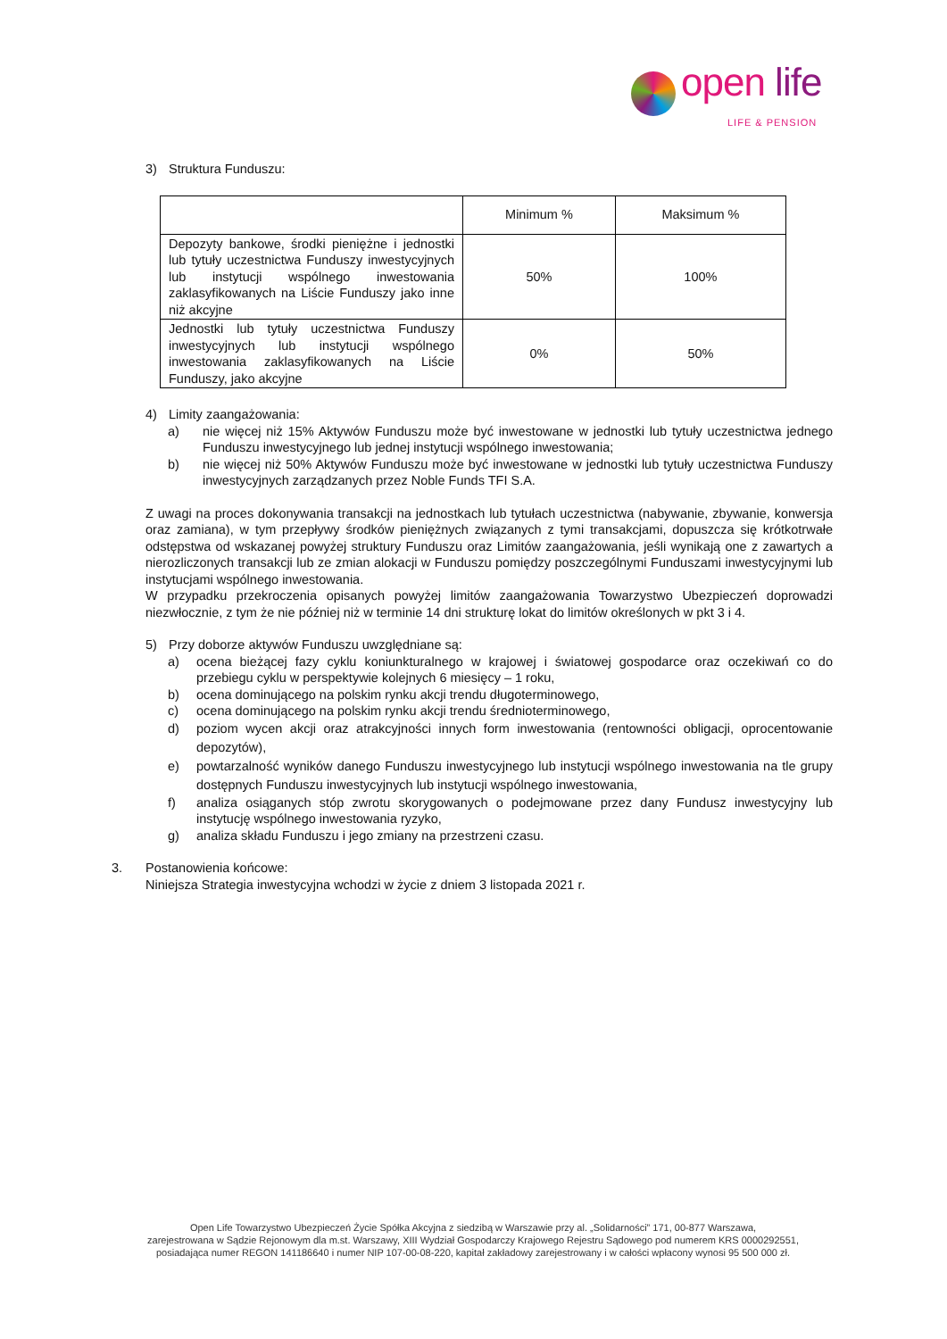open life
LIFE & PENSION
3) Struktura Funduszu:
| | Minimum % | Maksimum % |
| Depozyty bankowe, środki pieniężne i jednostki lub tytuły uczestnictwa Funduszy inwestycyjnych lub instytucji wspólnego inwestowania zaklasyfikowanych na Liście Funduszy jako inne niż akcyjne | 50% | 100% |
| Jednostki lub tytuły uczestnictwa Funduszy inwestycyjnych lub instytucji wspólnego inwestowania zaklasyfikowanych na Liście Funduszy, jako akcyjne | 0% | 50% |
4) Limity zaangażowania:
a) nie więcej niż 15% Aktywów Funduszu może być inwestowane w jednostki lub tytuły uczestnictwa jednego Funduszu inwestycyjnego lub jednej instytucji wspólnego inwestowania;
b) nie więcej niż 50% Aktywów Funduszu może być inwestowane w jednostki lub tytuły uczestnictwa Funduszy inwestycyjnych zarządzanych przez Noble Funds TFI S.A.
Z uwagi na proces dokonywania transakcji na jednostkach lub tytułach uczestnictwa (nabywanie, zbywanie, konwersja oraz zamiana), w tym przepływy środków pieniężnych związanych z tymi transakcjami, dopuszcza się krótkotrwałe odstępstwa od wskazanej powyżej struktury Funduszu oraz Limitów zaangażowania, jeśli wynikają one z zawartych a nierozliczonych transakcji lub ze zmian alokacji w Funduszu pomiędzy poszczególnymi Funduszami inwestycyjnymi lub instytucjami wspólnego inwestowania.
W przypadku przekroczenia opisanych powyżej limitów zaangażowania Towarzystwo Ubezpieczeń doprowadzi niezwłocznie, z tym że nie później niż w terminie 14 dni strukturę lokat do limitów określonych w pkt 3 i 4.
5) Przy doborze aktywów Funduszu uwzględniane są:
a) ocena bieżącej fazy cyklu koniunkturalnego w krajowej i światowej gospodarce oraz oczekiwań co do przebiegu cyklu w perspektywie kolejnych 6 miesięcy – 1 roku,
b) ocena dominującego na polskim rynku akcji trendu długoterminowego,
c) ocena dominującego na polskim rynku akcji trendu średnioterminowego,
d) poziom wycen akcji oraz atrakcyjności innych form inwestowania (rentowności obligacji, oprocentowanie depozytów),
e) powtarzalność wyników danego Funduszu inwestycyjnego lub instytucji wspólnego inwestowania na tle grupy dostępnych Funduszu inwestycyjnych lub instytucji wspólnego inwestowania,
f) analiza osiąganych stóp zwrotu skorygowanych o podejmowane przez dany Fundusz inwestycyjny lub instytucję wspólnego inwestowania ryzyko,
g) analiza składu Funduszu i jego zmiany na przestrzeni czasu.
3. Postanowienia końcowe:
Niniejsza Strategia inwestycyjna wchodzi w życie z dniem 3 listopada 2021 r.
Open Life Towarzystwo Ubezpieczeń Życie Spółka Akcyjna z siedzibą w Warszawie przy al. „Solidarności” 171, 00-877 Warszawa,
zarejestrowana w Sądzie Rejonowym dla m.st. Warszawy, XIII Wydział Gospodarczy Krajowego Rejestru Sądowego pod numerem KRS 0000292551,
posiadająca numer REGON 141186640 i numer NIP 107-00-08-220, kapitał zakładowy zarejestrowany i w całości wpłacony wynosi 95 500 000 zł.